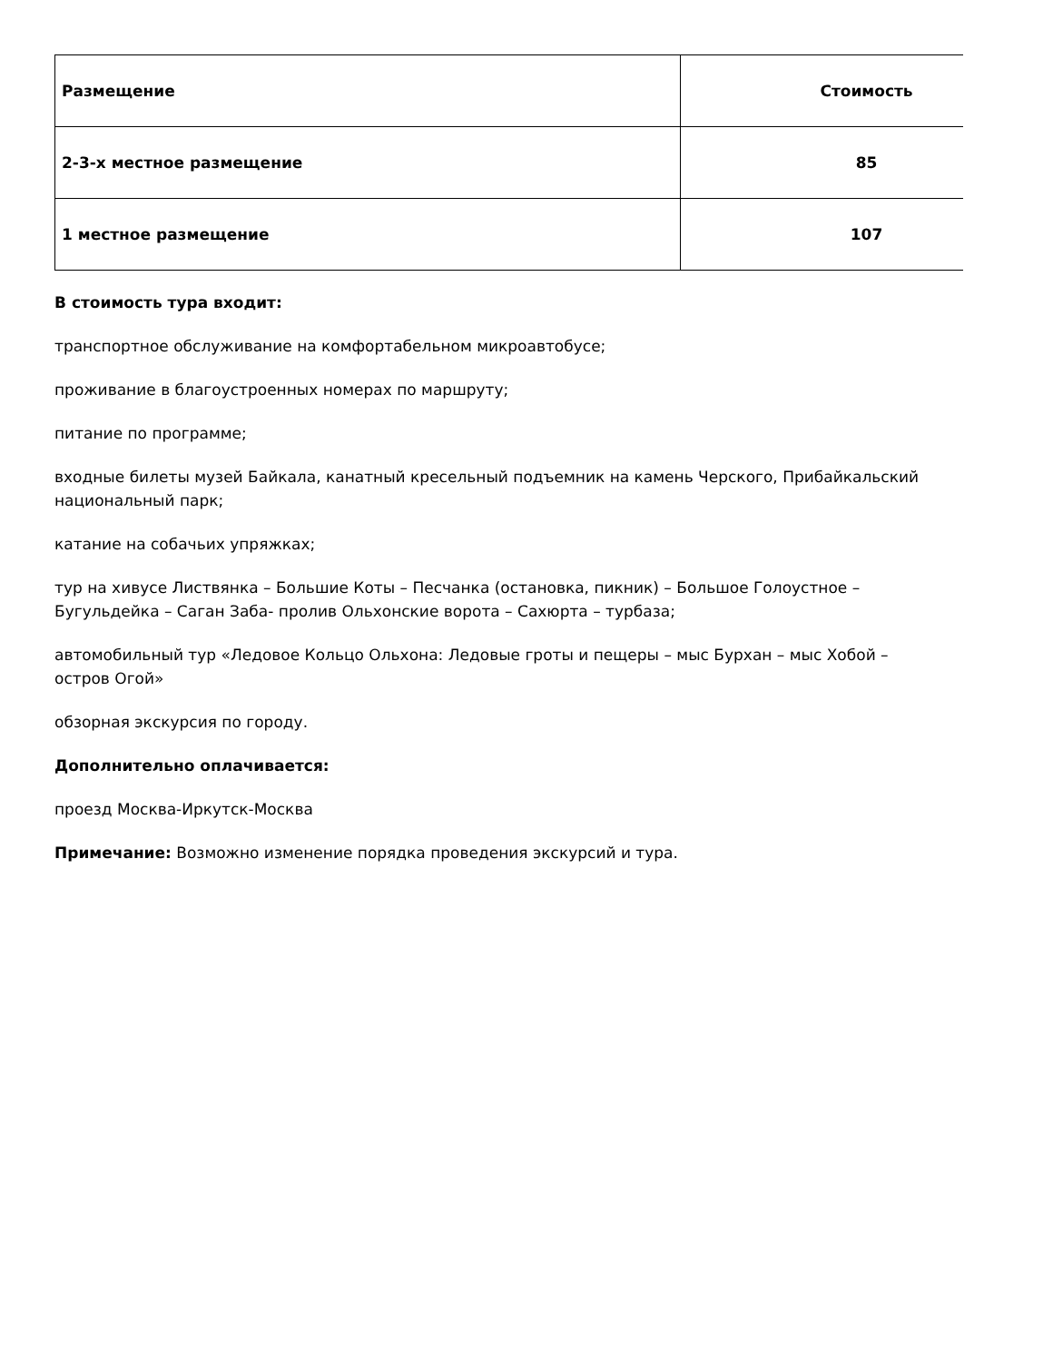| Размещение | Стоимость |
| --- | --- |
| 2-3-х местное размещение | 85 |
| 1 местное размещение | 107 |
В стоимость тура входит:
транспортное обслуживание на комфортабельном микроавтобусе;
проживание в благоустроенных номерах по маршруту;
питание по программе;
входные билеты музей Байкала, канатный кресельный подъемник на камень Черского, Прибайкальский национальный парк;
катание на собачьих упряжках;
тур на хивусе Листвянка – Большие Коты – Песчанка (остановка, пикник) – Большое Голоустное – Бугульдейка – Саган Заба- пролив Ольхонские ворота – Сахюрта – турбаза;
автомобильный тур «Ледовое Кольцо Ольхона: Ледовые гроты и пещеры – мыс Бурхан – мыс Хобой – остров Огой»
обзорная экскурсия по городу.
Дополнительно оплачивается:
проезд Москва-Иркутск-Москва
Примечание: Возможно изменение порядка проведения экскурсий и тура.